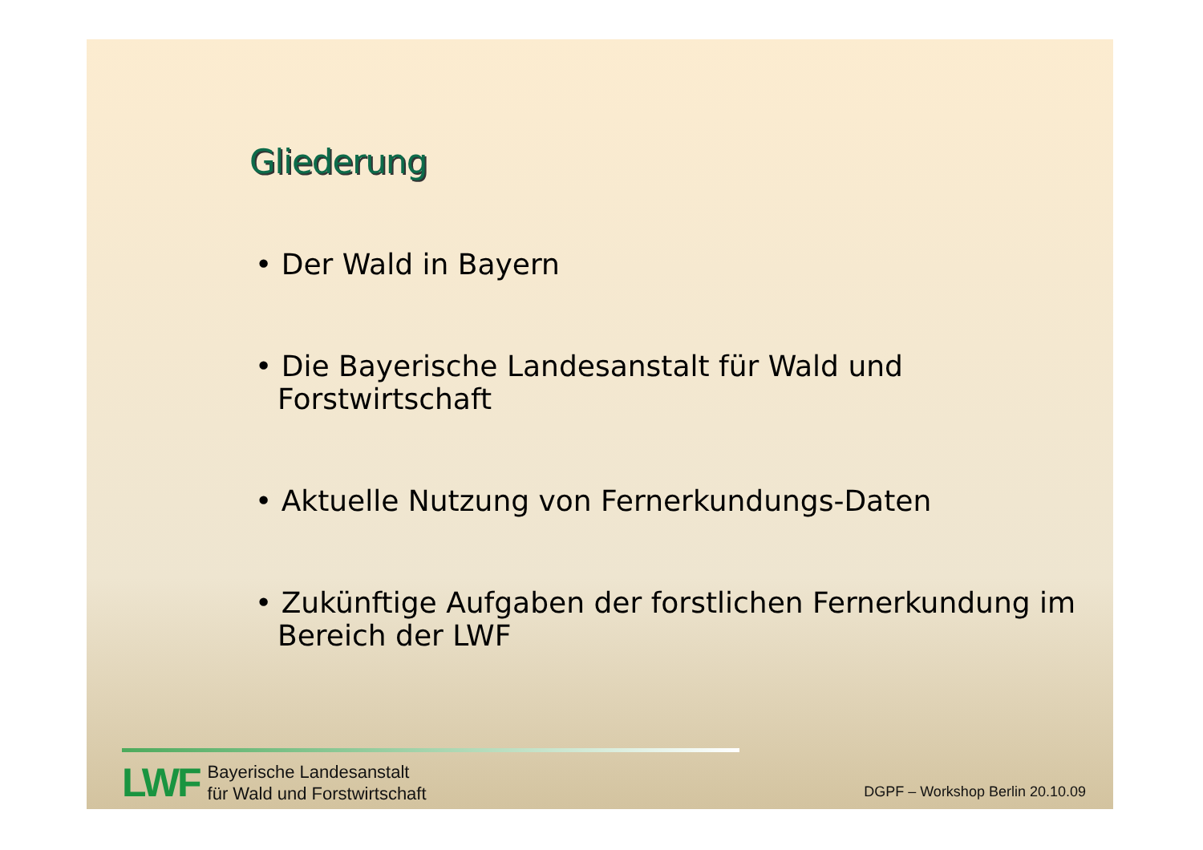Gliederung
• Der Wald in Bayern
• Die Bayerische Landesanstalt für Wald und Forstwirtschaft
• Aktuelle Nutzung von Fernerkundungs-Daten
• Zukünftige Aufgaben der forstlichen Fernerkundung im Bereich der LWF
LWF
Bayerische Landesanstalt
für Wald und Forstwirtschaft
DGPF – Workshop Berlin 20.10.09